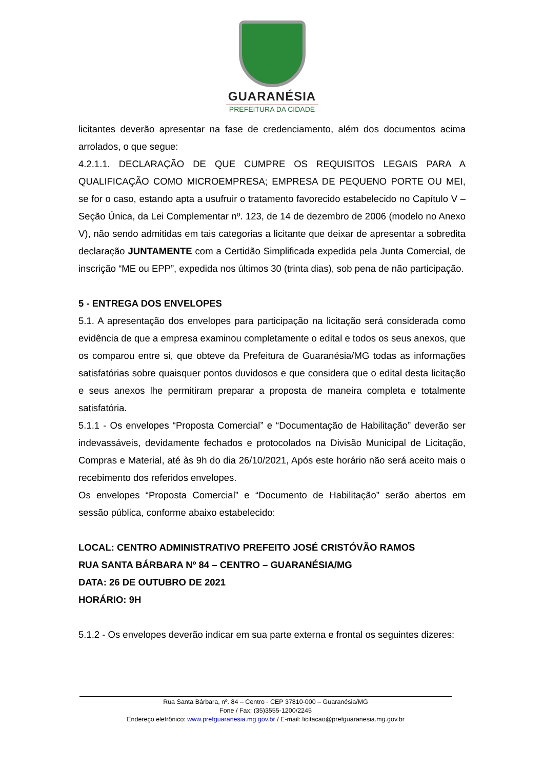GUARANÉSIA
PREFEITURA DA CIDADE
licitantes deverão apresentar na fase de credenciamento, além dos documentos acima arrolados, o que segue:
4.2.1.1. DECLARAÇÃO DE QUE CUMPRE OS REQUISITOS LEGAIS PARA A QUALIFICAÇÃO COMO MICROEMPRESA; EMPRESA DE PEQUENO PORTE OU MEI, se for o caso, estando apta a usufruir o tratamento favorecido estabelecido no Capítulo V – Seção Única, da Lei Complementar nº. 123, de 14 de dezembro de 2006 (modelo no Anexo V), não sendo admitidas em tais categorias a licitante que deixar de apresentar a sobredita declaração JUNTAMENTE com a Certidão Simplificada expedida pela Junta Comercial, de inscrição “ME ou EPP”, expedida nos últimos 30 (trinta dias), sob pena de não participação.
5 - ENTREGA DOS ENVELOPES
5.1. A apresentação dos envelopes para participação na licitação será considerada como evidência de que a empresa examinou completamente o edital e todos os seus anexos, que os comparou entre si, que obteve da Prefeitura de Guaranésia/MG todas as informações satisfatórias sobre quaisquer pontos duvidosos e que considera que o edital desta licitação e seus anexos lhe permitiram preparar a proposta de maneira completa e totalmente satisfatória.
5.1.1 - Os envelopes “Proposta Comercial” e “Documentação de Habilitação” deverão ser indevassáveis, devidamente fechados e protocolados na Divisão Municipal de Licitação, Compras e Material, até às 9h do dia 26/10/2021, Após este horário não será aceito mais o recebimento dos referidos envelopes.
Os envelopes “Proposta Comercial” e “Documento de Habilitação” serão abertos em sessão pública, conforme abaixo estabelecido:
LOCAL: CENTRO ADMINISTRATIVO PREFEITO JOSÉ CRISTÓVÃO RAMOS
RUA SANTA BÁRBARA Nº 84 – CENTRO – GUARANÉSIA/MG
DATA: 26 DE OUTUBRO DE 2021
HORÁRIO: 9H
5.1.2 - Os envelopes deverão indicar em sua parte externa e frontal os seguintes dizeres:
Rua Santa Bárbara, nº. 84 – Centro - CEP 37810-000 – Guaranésia/MG
Fone / Fax: (35)3555-1200/2245
Endereço eletrônico: www.prefguaranesia.mg.gov.br / E-mail: licitacao@prefguaranesia.mg.gov.br